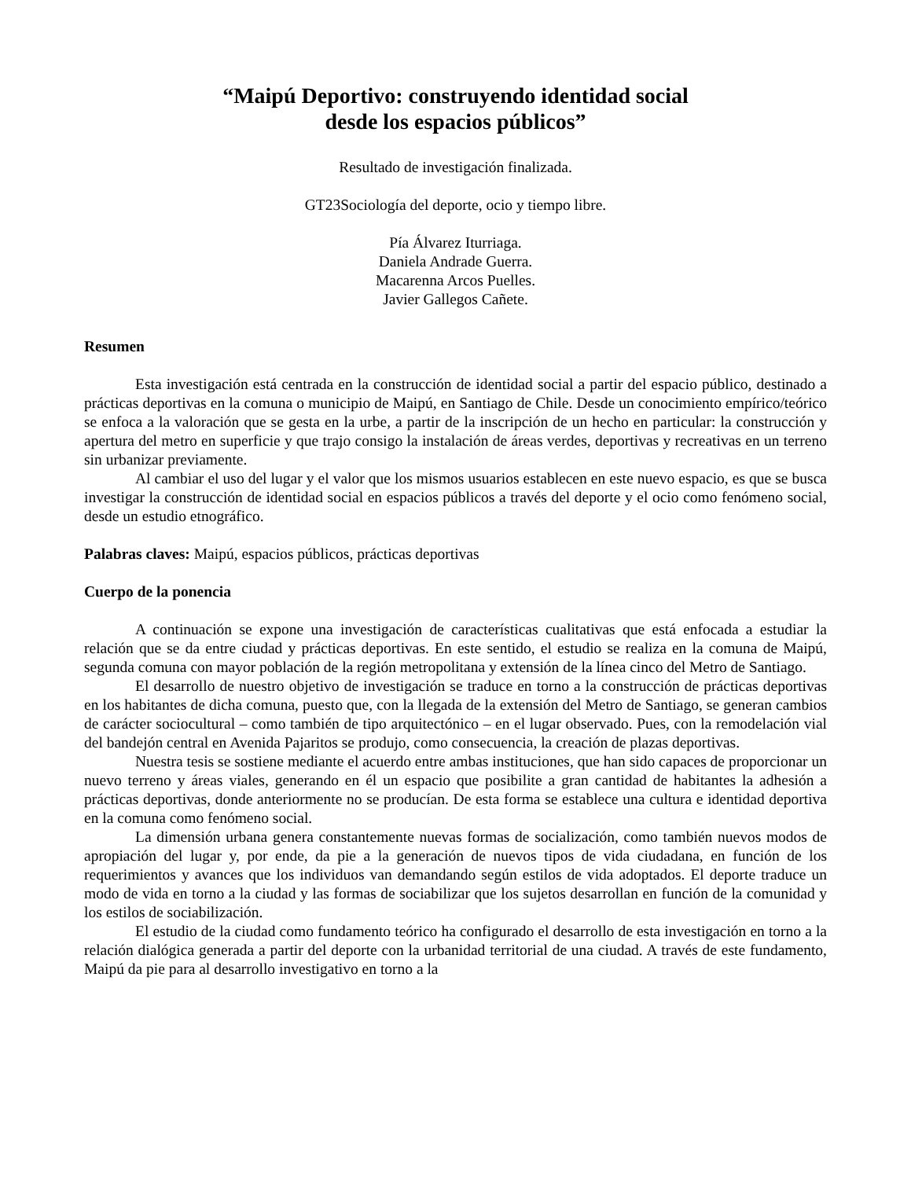“Maipú Deportivo: construyendo identidad social
desde los espacios públicos”
Resultado de investigación finalizada.
GT23Sociología del deporte, ocio y tiempo libre.
Pía Álvarez Iturriaga.
Daniela Andrade Guerra.
Macarenna Arcos Puelles.
Javier Gallegos Cañete.
Resumen
Esta investigación está centrada en la construcción de identidad social a partir del espacio público, destinado a prácticas deportivas en la comuna o municipio de Maipú, en Santiago de Chile. Desde un conocimiento empírico/teórico se enfoca a la valoración que se gesta en la urbe, a partir de la inscripción de un hecho en particular: la construcción y apertura del metro en superficie y que trajo consigo la instalación de áreas verdes, deportivas y recreativas en un terreno sin urbanizar previamente.
Al cambiar el uso del lugar y el valor que los mismos usuarios establecen en este nuevo espacio, es que se busca investigar la construcción de identidad social en espacios públicos a través del deporte y el ocio como fenómeno social, desde un estudio etnográfico.
Palabras claves: Maipú, espacios públicos, prácticas deportivas
Cuerpo de la ponencia
A continuación se expone una investigación de características cualitativas que está enfocada a estudiar la relación que se da entre ciudad y prácticas deportivas. En este sentido, el estudio se realiza en la comuna de Maipú, segunda comuna con mayor población de la región metropolitana y extensión de la línea cinco del Metro de Santiago.
El desarrollo de nuestro objetivo de investigación se traduce en torno a la construcción de prácticas deportivas en los habitantes de dicha comuna, puesto que, con la llegada de la extensión del Metro de Santiago, se generan cambios de carácter sociocultural – como también de tipo arquitectónico – en el lugar observado. Pues, con la remodelación vial del bandejón central en Avenida Pajaritos se produjo, como consecuencia, la creación de plazas deportivas.
Nuestra tesis se sostiene mediante el acuerdo entre ambas instituciones, que han sido capaces de proporcionar un nuevo terreno y áreas viales, generando en él un espacio que posibilite a gran cantidad de habitantes la adhesión a prácticas deportivas, donde anteriormente no se producían. De esta forma se establece una cultura e identidad deportiva en la comuna como fenómeno social.
La dimensión urbana genera constantemente nuevas formas de socialización, como también nuevos modos de apropiación del lugar y, por ende, da pie a la generación de nuevos tipos de vida ciudadana, en función de los requerimientos y avances que los individuos van demandando según estilos de vida adoptados. El deporte traduce un modo de vida en torno a la ciudad y las formas de sociabilizar que los sujetos desarrollan en función de la comunidad y los estilos de sociabilización.
El estudio de la ciudad como fundamento teórico ha configurado el desarrollo de esta investigación en torno a la relación dialógica generada a partir del deporte con la urbanidad territorial de una ciudad. A través de este fundamento, Maipú da pie para al desarrollo investigativo en torno a la